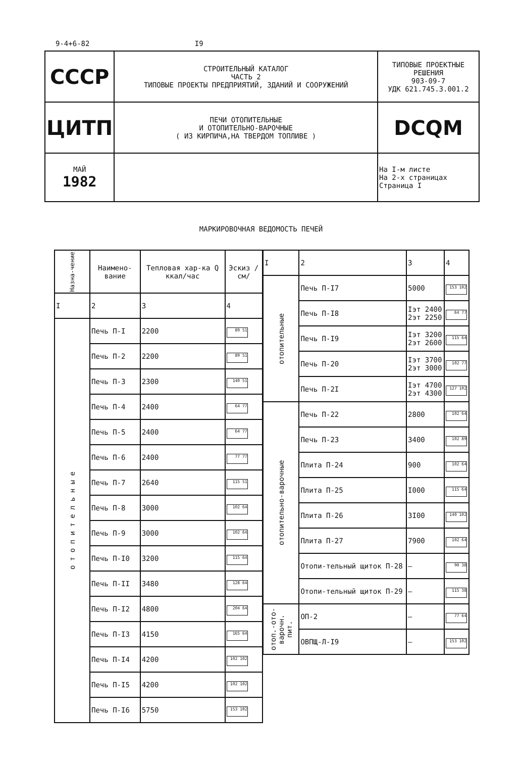9-4+6-82 I9
| СССР | СТРОИТЕЛЬНЫЙ КАТАЛОГ ЧАСТЬ 2 ТИПОВЫЕ ПРОЕКТЫ ПРЕДПРИЯТИЙ, ЗДАНИЙ И СООРУЖЕНИЙ | ТИПОВЫЕ ПРОЕКТНЫЕ РЕШЕНИЯ 903-09-7 УДК 621.745.3.001.2 |
| ЦИТП | ПЕЧИ ОТОПИТЕЛЬНЫЕ И ОТОПИТЕЛЬНО-ВАРОЧНЫЕ ( ИЗ КИРПИЧА,НА ТВЕРДОМ ТОПЛИВЕ ) | DCQM |
| МАЙ 1982 | | На I-м листе На 2-х страницах Страница I |
МАРКИРОВОЧНАЯ ВЕДОМОСТЬ ПЕЧЕЙ
| Назна-чение | Наимено-вание | Тепловая хар-ка Q ккал/час | Эскиз /см/ |
| --- | --- | --- | --- |
| I | 2 | 3 | 4 |
| о т о п и т е л ь н ы е | Печь П-I | 2200 | 89 51 |
| | Печь П-2 | 2200 | 89 51 |
| | Печь П-3 | 2300 | 140 51 |
| | Печь П-4 | 2400 | 64 77 |
| | Печь П-5 | 2400 | 64 77 |
| | Печь П-6 | 2400 | 77 77 |
| | Печь П-7 | 2640 | 115 51 |
| | Печь П-8 | 3000 | 102 64 |
| | Печь П-9 | 3000 | 102 64 |
| | Печь П-I0 | 3200 | 115 64 |
| | Печь П-II | 3480 | 128 64 |
| | Печь П-I2 | 4800 | 204 64 |
| | Печь П-I3 | 4150 | 165 64 |
| | Печь П-I4 | 4200 | 102 102 |
| | Печь П-I5 | 4200 | 102 102 |
| | Печь П-I6 | 5750 | 153 102 |
| I | 2 | 3 | 4 |
| отопительные | Печь П-I7 | 5000 | 153 102 |
| | Печь П-I8 | Iэт 2400 2эт 2250 | 64 77 |
| | Печь П-I9 | Iэт 3200 2эт 2600 | 115 64 |
| | Печь П-20 | Iэт 3700 2эт 3000 | 102 77 |
| | Печь П-2I | Iэт 4700 2эт 4300 | 127 102 |
| отопительно-варочные | Печь П-22 | 2800 | 102 64 |
| | Печь П-23 | 3400 | 102 89 |
| | Плита П-24 | 900 | 102 64 |
| | Плита П-25 | I000 | 115 64 |
| | Плита П-26 | 3I00 | 140 102 |
| | Плита П-27 | 7900 | 102 64 |
| | Отопи-тельный щиток П-28 | — | 90 38 |
| | Отопи-тельный щиток П-29 | — | 115 38 |
| отоп.-ото-варочн. пит. | ОП-2 | — | 77 64 |
| | ОВПЩ-Л-I9 | — | 153 102 |